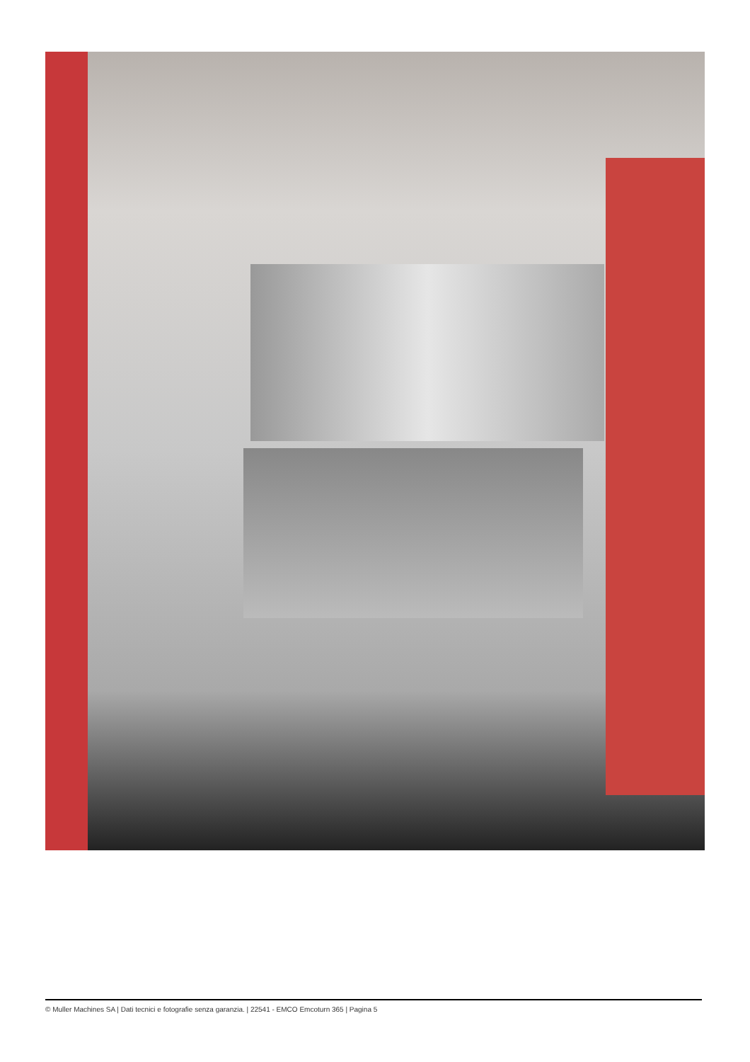© Muller Machines SA | Dati tecnici e fotografie senza garanzia. | 22541 - EMCO Emcoturn 365 | Pagina 5